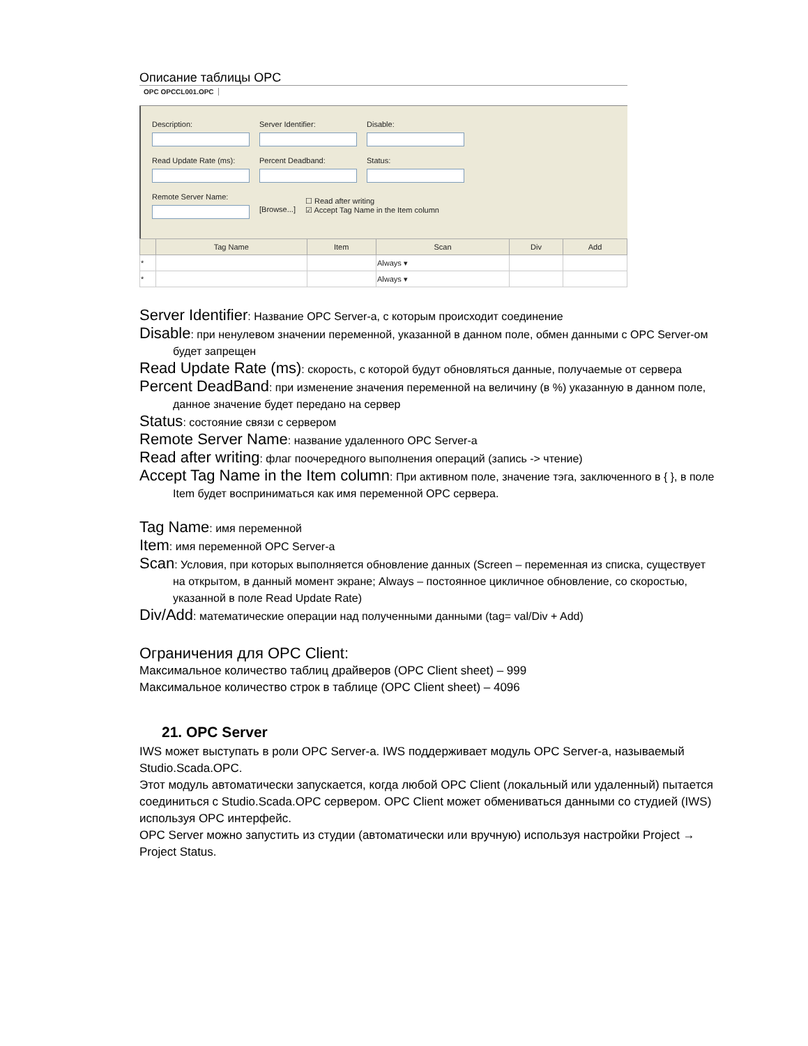Описание таблицы OPC
OPC OPCCL001.OPC
Description: Server Identifier: Disable:
Read Update Rate (ms):
Percent Deadband: Status:
Remote Server Name:
[Browse...]
☐ Read after writing
☑ Accept Tag Name in the Item column
| | Tag Name | Item | Scan | Div | Add |
| --- | --- | --- | --- | --- | --- |
| * | | | Always ▾ | | |
| * | | | Always ▾ | | |
Server Identifier: Название OPC Server-a, с которым происходит соединение
Disable: при ненулевом значении переменной, указанной в данном поле, обмен данными с OPC Server-ом будет запрещен
Read Update Rate (ms): скорость, с которой будут обновляться данные, получаемые от сервера
Percent DeadBand: при изменение значения переменной на величину (в %) указанную в данном поле, данное значение будет передано на сервер
Status: состояние связи с сервером
Remote Server Name: название удаленного OPC Server-a
Read after writing: флаг поочередного выполнения операций (запись -> чтение)
Accept Tag Name in the Item column: При активном поле, значение тэга, заключенного в { }, в поле Item будет восприниматься как имя переменной OPC сервера.
Tag Name: имя переменной
Item: имя переменной OPC Server-a
Scan: Условия, при которых выполняется обновление данных (Screen – переменная из списка, существует на открытом, в данный момент экране; Always – постоянное цикличное обновление, со скоростью, указанной в поле Read Update Rate)
Div/Add: математические операции над полученными данными (tag= val/Div + Add)
Ограничения для OPC Client:
Максимальное количество таблиц драйверов (OPC Client sheet) – 999
Максимальное количество строк в таблице (OPC Client sheet) – 4096
21. OPC Server
IWS может выступать в роли OPC Server-a. IWS поддерживает модуль OPC Server-a, называемый Studio.Scada.OPC.
Этот модуль автоматически запускается, когда любой OPC Client (локальный или удаленный) пытается соединиться с Studio.Scada.OPC сервером. OPC Client может обмениваться данными со студией (IWS) используя OPC интерфейс.
OPC Server можно запустить из студии (автоматически или вручную) используя настройки Project → Project Status.